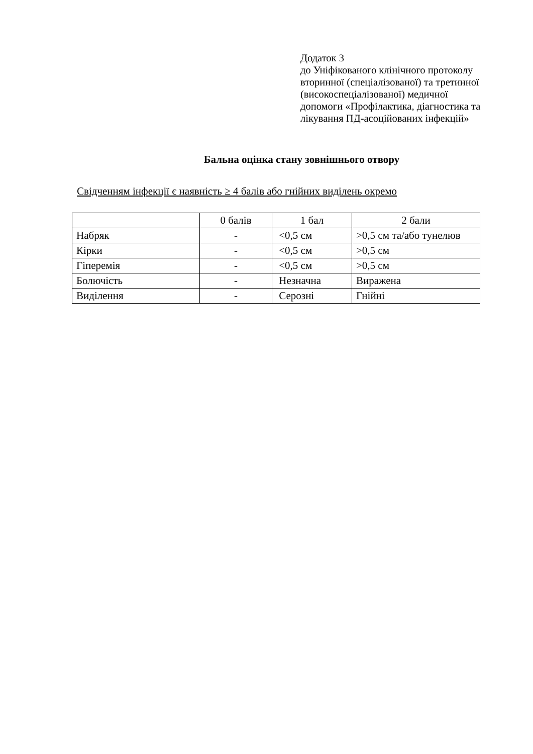Додаток 3
до Уніфікованого клінічного протоколу
вторинної (спеціалізованої) та третинної
(високоспеціалізованої) медичної
допомоги «Профілактика, діагностика та
лікування ПД-асоційованих інфекцій»
Бальна оцінка стану зовнішнього отвору
Свідченням інфекції є наявність ≥ 4 балів або гнійних виділень окремо
| | 0 балів | 1 бал | 2 бали |
| --- | --- | --- | --- |
| Набряк | - | <0,5 см | >0,5 см та/або тунелюв |
| Кірки | - | <0,5 см | >0,5 см |
| Гіперемія | - | <0,5 см | >0,5 см |
| Болючість | - | Незначна | Виражена |
| Виділення | - | Серозні | Гнійні |